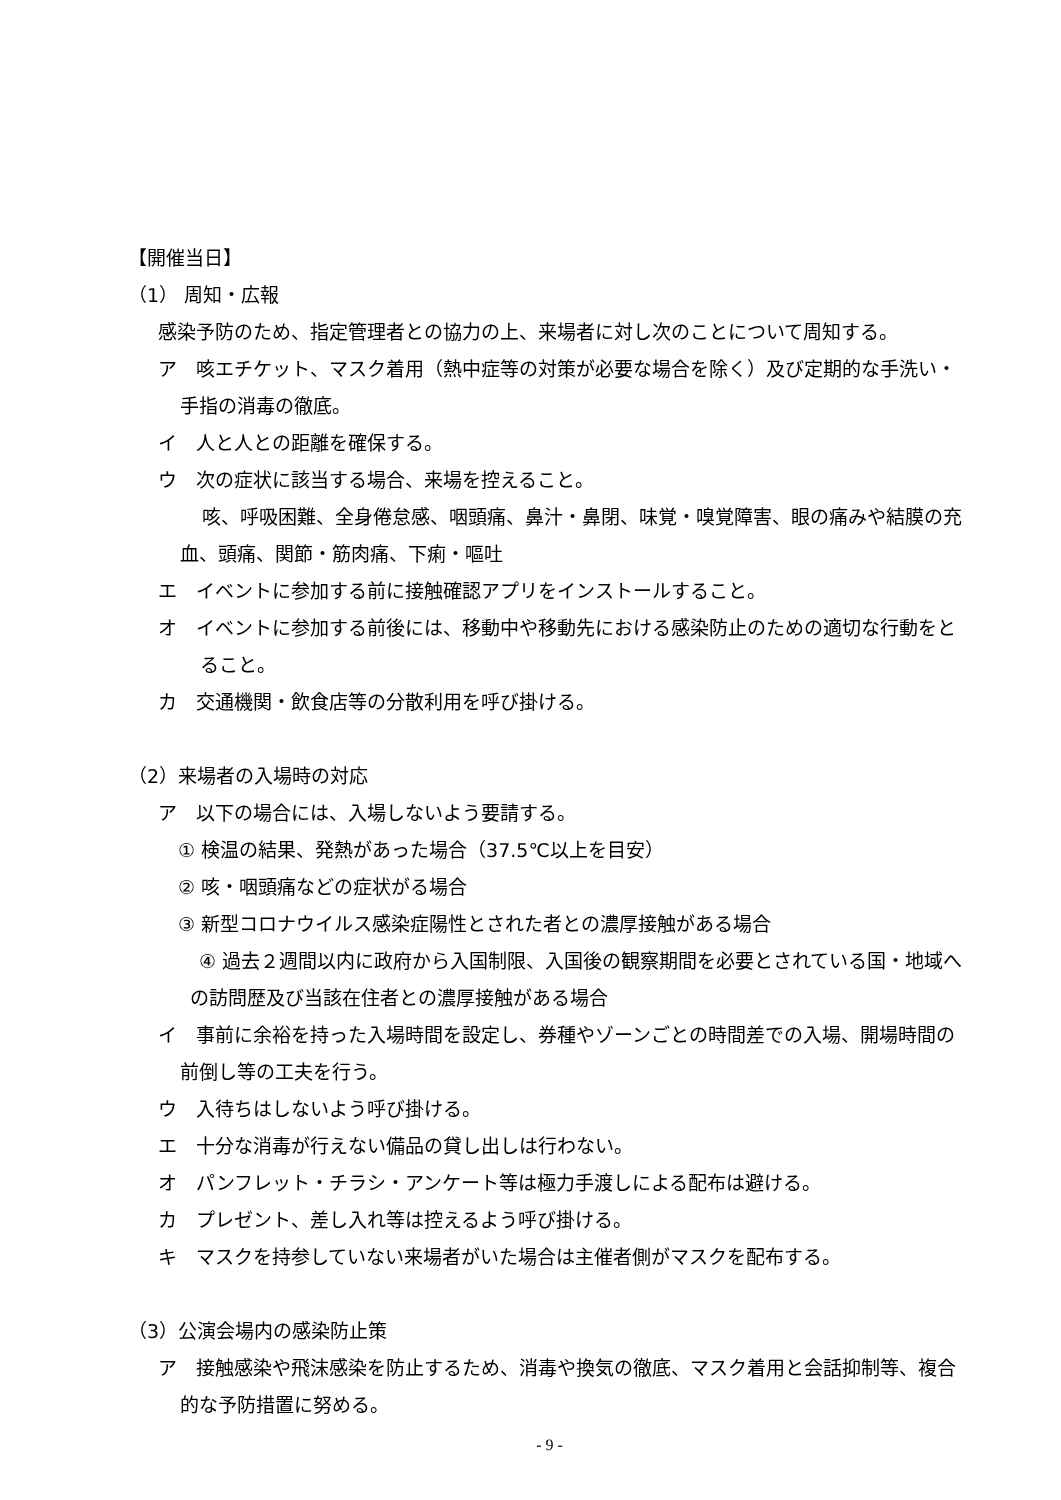【開催当日】
（1） 周知・広報
感染予防のため、指定管理者との協力の上、来場者に対し次のことについて周知する。
ア　咳エチケット、マスク着用（熱中症等の対策が必要な場合を除く）及び定期的な手洗い・手指の消毒の徹底。
イ　人と人との距離を確保する。
ウ　次の症状に該当する場合、来場を控えること。
　　 咳、呼吸困難、全身倦怠感、咽頭痛、鼻汁・鼻閉、味覚・嗅覚障害、眼の痛みや結膜の充血、頭痛、関節・筋肉痛、下痢・嘔吐
エ　イベントに参加する前に接触確認アプリをインストールすること。
オ　イベントに参加する前後には、移動中や移動先における感染防止のための適切な行動をとること。
カ　交通機関・飲食店等の分散利用を呼び掛ける。
（2）来場者の入場時の対応
ア　以下の場合には、入場しないよう要請する。
① 検温の結果、発熱があった場合（37.5℃以上を目安）
② 咳・咽頭痛などの症状がる場合
③ 新型コロナウイルス感染症陽性とされた者との濃厚接触がある場合
　④ 過去２週間以内に政府から入国制限、入国後の観察期間を必要とされている国・地域への訪問歴及び当該在住者との濃厚接触がある場合
イ　事前に余裕を持った入場時間を設定し、券種やゾーンごとの時間差での入場、開場時間の前倒し等の工夫を行う。
ウ　入待ちはしないよう呼び掛ける。
エ　十分な消毒が行えない備品の貸し出しは行わない。
オ　パンフレット・チラシ・アンケート等は極力手渡しによる配布は避ける。
カ　プレゼント、差し入れ等は控えるよう呼び掛ける。
キ　マスクを持参していない来場者がいた場合は主催者側がマスクを配布する。
（3）公演会場内の感染防止策
ア　接触感染や飛沫感染を防止するため、消毒や換気の徹底、マスク着用と会話抑制等、複合的な予防措置に努める。
- 9 -